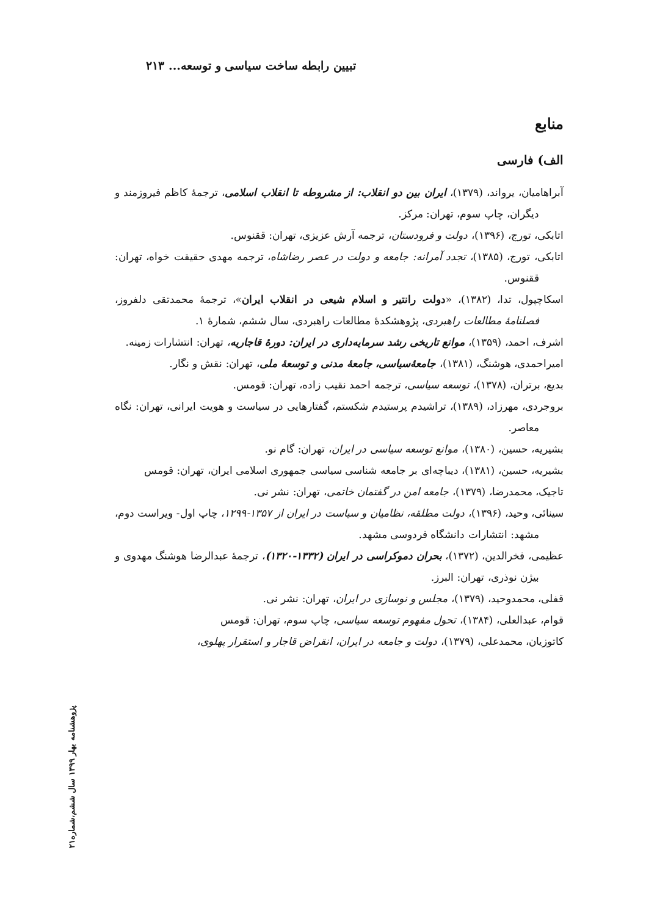تبیین رابطه ساخت سیاسی و توسعه... ۲۱۳
منابع
الف) فارسی
آبراهامیان، یرواند، (۱۳۷۹)، ایران بین دو انقلاب: از مشروطه تا انقلاب اسلامی، ترجمهٔ کاظم فیروزمند و دیگران، چاپ سوم، تهران: مرکز.
اتابکی، تورج، (۱۳۹۶)، دولت و فرودستان، ترجمه آرش عزیزی، تهران: ققنوس.
اتابکی، تورج، (۱۳۸۵)، تجدد آمرانه: جامعه و دولت در عصر رضاشاه، ترجمه مهدی حقیقت خواه، تهران: ققنوس.
اسکاچپول، تدا، (۱۳۸۲)، «دولت رانتیر و اسلام شیعی در انقلاب ایران»، ترجمهٔ محمدتقی دلفروز، فصلنامهٔ مطالعات راهبردی، پژوهشکدهٔ مطالعات راهبردی، سال ششم، شمارهٔ ۱.
اشرف، احمد، (۱۳۵۹)، موانع تاریخی رشد سرمایه‌داری در ایران: دورهٔ قاجاریه، تهران: انتشارات زمینه.
امیراحمدی، هوشنگ، (۱۳۸۱)، جامعهٔ‌سیاسی، جامعهٔ مدنی و توسعهٔ ملی، تهران: نقش و نگار.
بدیع، برتران، (۱۳۷۸)، توسعه سیاسی، ترجمه احمد نقیب زاده، تهران: قومس.
بروجردی، مهرزاد، (۱۳۸۹)، تراشیدم پرستیدم شکستم، گفتارهایی در سیاست و هویت ایرانی، تهران: نگاه معاصر.
بشیریه، حسین، (۱۳۸۰)، موانع توسعه سیاسی در ایران، تهران: گام نو.
بشیریه، حسین، (۱۳۸۱)، دیباچه‌ای بر جامعه شناسی سیاسی جمهوری اسلامی ایران، تهران: قومس
تاجیک، محمدرضا، (۱۳۷۹)، جامعه امن در گفتمان خاتمی، تهران: نشر نی.
سینائی، وحید، (۱۳۹۶)، دولت مطلقه، نظامیان و سیاست در ایران از ۱۳۵۷-۱۲۹۹، چاپ اول- ویراست دوم، مشهد: انتشارات دانشگاه فردوسی مشهد.
عظیمی، فخرالدین، (۱۳۷۲)، بحران دموکراسی در ایران (۱۳۳۲-۱۳۲۰)، ترجمهٔ عبدالرضا هوشنگ مهدوی و بیژن نوذری، تهران: البرز.
قفلی، محمدوحید، (۱۳۷۹)، مجلس و نوسازی در ایران، تهران: نشر نی.
قوام، عبدالعلی، (۱۳۸۴)، تحول مفهوم توسعه سیاسی، چاپ سوم، تهران: قومس
کاتوزیان، محمدعلی، (۱۳۷۹)، دولت و جامعه در ایران، انقراض قاجار و استقرار پهلوی،
پژوهشنامه بهار ۱۳۹۹ سال ششم،شماره۲۱